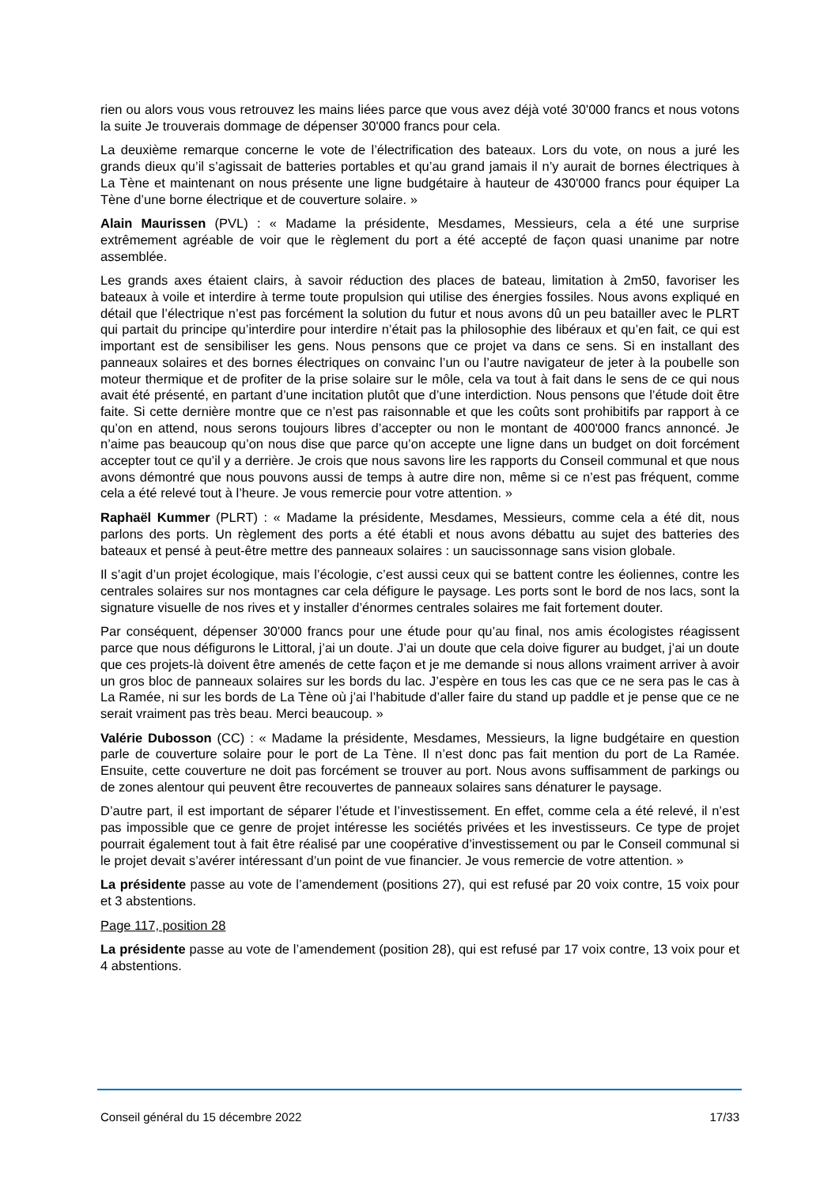rien ou alors vous vous retrouvez les mains liées parce que vous avez déjà voté 30'000 francs et nous votons la suite Je trouverais dommage de dépenser 30'000 francs pour cela.
La deuxième remarque concerne le vote de l’électrification des bateaux. Lors du vote, on nous a juré les grands dieux qu’il s’agissait de batteries portables et qu’au grand jamais il n’y aurait de bornes électriques à La Tène et maintenant on nous présente une ligne budgétaire à hauteur de 430'000 francs pour équiper La Tène d’une borne électrique et de couverture solaire. »
Alain Maurissen (PVL) : « Madame la présidente, Mesdames, Messieurs, cela a été une surprise extrêmement agréable de voir que le règlement du port a été accepté de façon quasi unanime par notre assemblée.
Les grands axes étaient clairs, à savoir réduction des places de bateau, limitation à 2m50, favoriser les bateaux à voile et interdire à terme toute propulsion qui utilise des énergies fossiles. Nous avons expliqué en détail que l’électrique n’est pas forcément la solution du futur et nous avons dû un peu batailler avec le PLRT qui partait du principe qu’interdire pour interdire n’était pas la philosophie des libéraux et qu’en fait, ce qui est important est de sensibiliser les gens. Nous pensons que ce projet va dans ce sens. Si en installant des panneaux solaires et des bornes électriques on convainc l’un ou l’autre navigateur de jeter à la poubelle son moteur thermique et de profiter de la prise solaire sur le môle, cela va tout à fait dans le sens de ce qui nous avait été présenté, en partant d’une incitation plutôt que d’une interdiction. Nous pensons que l’étude doit être faite. Si cette dernière montre que ce n’est pas raisonnable et que les coûts sont prohibitifs par rapport à ce qu’on en attend, nous serons toujours libres d’accepter ou non le montant de 400'000 francs annoncé. Je n’aime pas beaucoup qu’on nous dise que parce qu’on accepte une ligne dans un budget on doit forcément accepter tout ce qu’il y a derrière. Je crois que nous savons lire les rapports du Conseil communal et que nous avons démontré que nous pouvons aussi de temps à autre dire non, même si ce n’est pas fréquent, comme cela a été relevé tout à l’heure. Je vous remercie pour votre attention. »
Raphaël Kummer (PLRT) : « Madame la présidente, Mesdames, Messieurs, comme cela a été dit, nous parlons des ports. Un règlement des ports a été établi et nous avons débattu au sujet des batteries des bateaux et pensé à peut-être mettre des panneaux solaires : un saucissonnage sans vision globale.
Il s’agit d’un projet écologique, mais l’écologie, c’est aussi ceux qui se battent contre les éoliennes, contre les centrales solaires sur nos montagnes car cela défigure le paysage. Les ports sont le bord de nos lacs, sont la signature visuelle de nos rives et y installer d’énormes centrales solaires me fait fortement douter.
Par conséquent, dépenser 30'000 francs pour une étude pour qu’au final, nos amis écologistes réagissent parce que nous défigurons le Littoral, j’ai un doute. J’ai un doute que cela doive figurer au budget, j’ai un doute que ces projets-là doivent être amenés de cette façon et je me demande si nous allons vraiment arriver à avoir un gros bloc de panneaux solaires sur les bords du lac. J’espère en tous les cas que ce ne sera pas le cas à La Ramée, ni sur les bords de La Tène où j’ai l’habitude d’aller faire du stand up paddle et je pense que ce ne serait vraiment pas très beau. Merci beaucoup. »
Valérie Dubosson (CC) : « Madame la présidente, Mesdames, Messieurs, la ligne budgétaire en question parle de couverture solaire pour le port de La Tène. Il n’est donc pas fait mention du port de La Ramée. Ensuite, cette couverture ne doit pas forcément se trouver au port. Nous avons suffisamment de parkings ou de zones alentour qui peuvent être recouvertes de panneaux solaires sans dénaturer le paysage.
D’autre part, il est important de séparer l’étude et l’investissement. En effet, comme cela a été relevé, il n’est pas impossible que ce genre de projet intéresse les sociétés privées et les investisseurs. Ce type de projet pourrait également tout à fait être réalisé par une coopérative d’investissement ou par le Conseil communal si le projet devait s’avérer intéressant d’un point de vue financier. Je vous remercie de votre attention. »
La présidente passe au vote de l’amendement (positions 27), qui est refusé par 20 voix contre, 15 voix pour et 3 abstentions.
Page 117, position 28
La présidente passe au vote de l’amendement (position 28), qui est refusé par 17 voix contre, 13 voix pour et 4 abstentions.
Conseil général du 15 décembre 2022 17/33